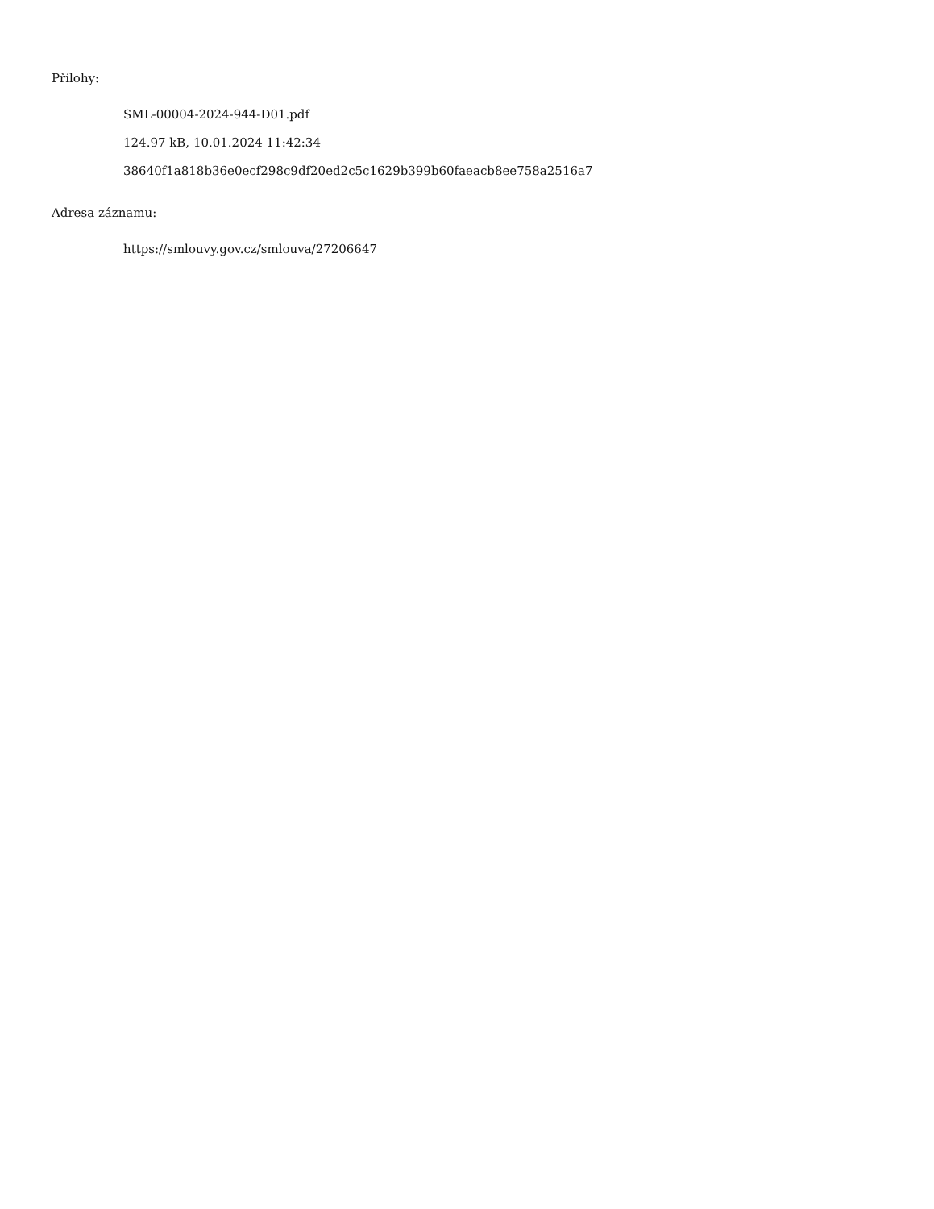Přílohy:
SML-00004-2024-944-D01.pdf
124.97 kB, 10.01.2024 11:42:34
38640f1a818b36e0ecf298c9df20ed2c5c1629b399b60faeacb8ee758a2516a7
Adresa záznamu:
https://smlouvy.gov.cz/smlouva/27206647